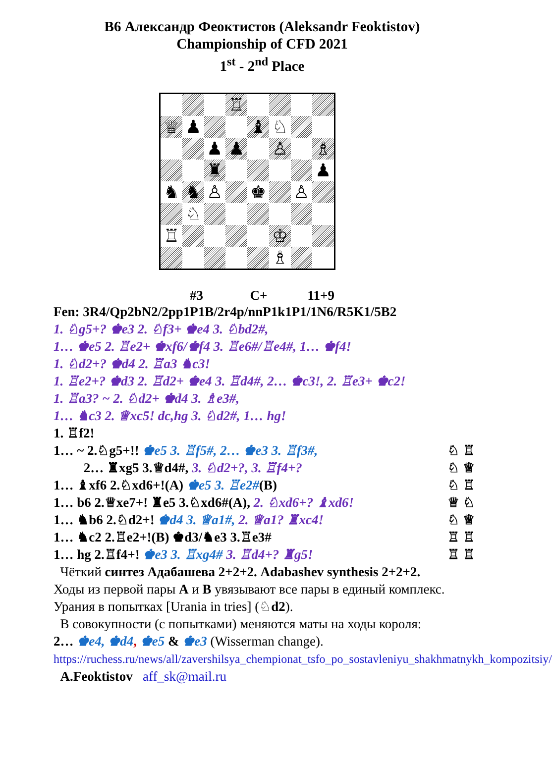B6 Александр Феоктистов (Aleksandr Feoktistov)
Championship of CFD 2021
1<sup>st</sup> - 2<sup>nd</sup> Place
♖
♕
♟
♝
♘
♟
♟
♙
♗
♜
♟
♞
♞
♙
♚
♙
♘
♖
♔
♗
#3 C+ 11+9
Fen: 3R4/Qp2bN2/2pp1P1B/2r4p/nnP1k1P1/1N6/R5K1/5B2
1. ♘g5+? ♚e3 2. ♘f3+ ♚e4 3. ♘bd2#,
1… ♚e5 2. ♖e2+ ♚xf6/♚f4 3. ♖e6#/♖e4#, 1… ♚f4!
1. ♘d2+? ♚d4 2. ♖a3 ♞c3!
1. ♖e2+? ♚d3 2. ♖d2+ ♚e4 3. ♖d4#, 2… ♚c3!, 2. ♖e3+ ♚c2!
1. ♖a3? ~ 2. ♘d2+ ♚d4 3. ♗e3#,
1… ♞c3 2. ♕xc5! dc,hg 3. ♘d2#, 1… hg!
1. ♖f2!
1… ~ 2.♘g5+!! ♚e5 3. ♖f5#, 2… ♚e3 3. ♖f3#, ♘ ♖
2… ♜xg5 3.♕d4#, 3. ♘d2+?, 3. ♖f4+? ♘ ♕
1… ♝xf6 2.♘xd6+!(A) ♚e5 3. ♖e2#(B) ♘ ♖
1… b6 2.♕xe7+! ♜e5 3.♘xd6#(A), 2. ♘xd6+? ♝xd6! ♕ ♘
1… ♞b6 2.♘d2+! ♚d4 3. ♕a1#, 2. ♕a1? ♜xc4! ♘ ♕
1… ♞c2 2.♖e2+!(B) ♚d3/♞e3 3.♖e3# ♖ ♖
1… hg 2.♖f4+! ♚e3 3. ♖xg4# 3. ♖d4+? ♜g5! ♖ ♖
Чёткий синтез Адабашева 2+2+2. Adabashev synthesis 2+2+2.
Ходы из первой пары A и B увязывают все пары в единый комплекс. Урания в попытках [Urania in tries] (♘d2).
В совокупности (с попытками) меняются маты на ходы короля:
2… ♚e4, ♚d4, ♚e5 & ♚e3 (Wisserman change).
https://ruchess.ru/news/all/zavershilsya_chempionat_tsfo_po_sostavleniyu_shakhmatnykh_kompozitsiy/ A.Feoktistov aff_sk@mail.ru